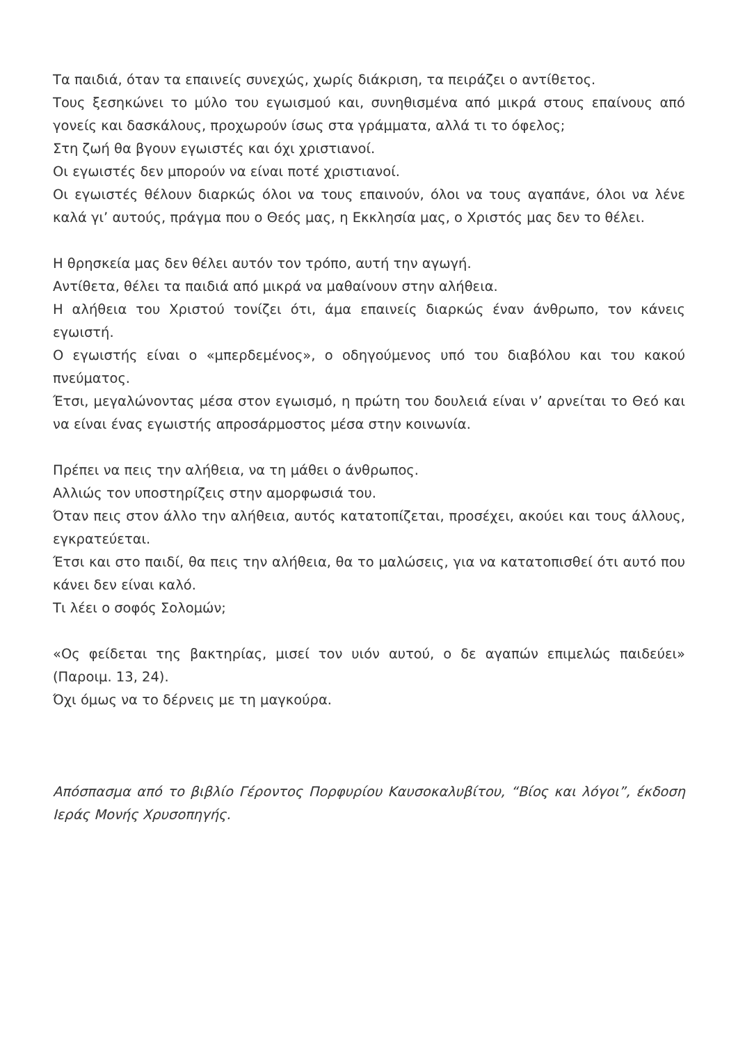Τα παιδιά, όταν τα επαινείς συνεχώς, χωρίς διάκριση, τα πειράζει ο αντίθετος.
Τους ξεσηκώνει το μύλο του εγωισμού και, συνηθισμένα από μικρά στους επαίνους από γονείς και δασκάλους, προχωρούν ίσως στα γράμματα, αλλά τι το όφελος;
Στη ζωή θα βγουν εγωιστές και όχι χριστιανοί.
Οι εγωιστές δεν μπορούν να είναι ποτέ χριστιανοί.
Οι εγωιστές θέλουν διαρκώς όλοι να τους επαινούν, όλοι να τους αγαπάνε, όλοι να λένε καλά γι’ αυτούς, πράγμα που ο Θεός μας, η Εκκλησία μας, ο Χριστός μας δεν το θέλει.
Η θρησκεία μας δεν θέλει αυτόν τον τρόπο, αυτή την αγωγή.
Αντίθετα, θέλει τα παιδιά από μικρά να μαθαίνουν στην αλήθεια.
Η αλήθεια του Χριστού τονίζει ότι, άμα επαινείς διαρκώς έναν άνθρωπο, τον κάνεις εγωιστή.
Ο εγωιστής είναι ο «μπερδεμένος», ο οδηγούμενος υπό του διαβόλου και του κακού πνεύματος.
Έτσι, μεγαλώνοντας μέσα στον εγωισμό, η πρώτη του δουλειά είναι ν’ αρνείται το Θεό και να είναι ένας εγωιστής απροσάρμοστος μέσα στην κοινωνία.
Πρέπει να πεις την αλήθεια, να τη μάθει ο άνθρωπος.
Αλλιώς τον υποστηρίζεις στην αμορφωσιά του.
Όταν πεις στον άλλο την αλήθεια, αυτός κατατοπίζεται, προσέχει, ακούει και τους άλλους, εγκρατεύεται.
Έτσι και στο παιδί, θα πεις την αλήθεια, θα το μαλώσεις, για να κατατοπισθεί ότι αυτό που κάνει δεν είναι καλό.
Τι λέει ο σοφός Σολομών;
«Ος φείδεται της βακτηρίας, μισεί τον υιόν αυτού, ο δε αγαπών επιμελώς παιδεύει» (Παροιμ. 13, 24).
Όχι όμως να το δέρνεις με τη μαγκούρα.
Απόσπασμα από το βιβλίο Γέροντος Πορφυρίου Καυσοκαλυβίτου, “Βίος και λόγοι”, έκδοση Ιεράς Μονής Χρυσοπηγής.